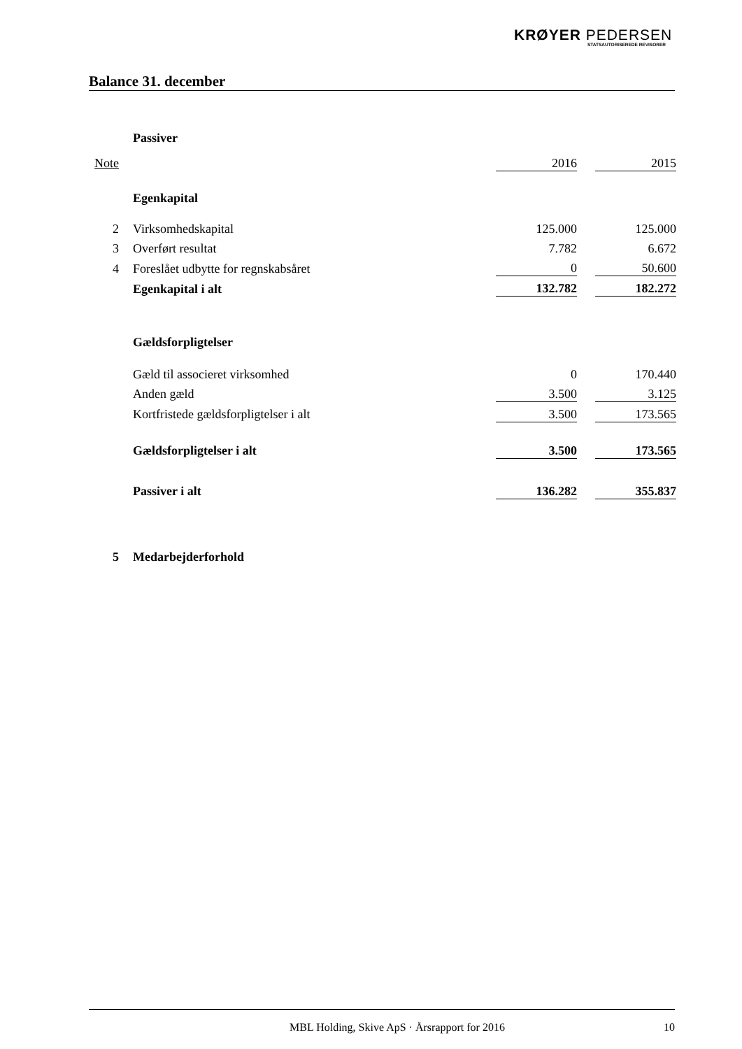KRØYER PEDERSEN
STATSAUTORISEREDE REVISORER
Balance 31. december
| | Passiver | | | |
| Note | | 2016 | | 2015 |
| | Egenkapital | | | |
| 2 | Virksomhedskapital | 125.000 | | 125.000 |
| 3 | Overført resultat | 7.782 | | 6.672 |
| 4 | Foreslået udbytte for regnskabsåret | 0 | | 50.600 |
| | Egenkapital i alt | 132.782 | | 182.272 |
| | Gældsforpligtelser | | | |
| | Gæld til associeret virksomhed | 0 | | 170.440 |
| | Anden gæld | 3.500 | | 3.125 |
| | Kortfristede gældsforpligtelser i alt | 3.500 | | 173.565 |
| | Gældsforpligtelser i alt | 3.500 | | 173.565 |
| | Passiver i alt | 136.282 | | 355.837 |
| 5 | Medarbejderforhold | | | |
MBL Holding, Skive ApS · Årsrapport for 2016 10